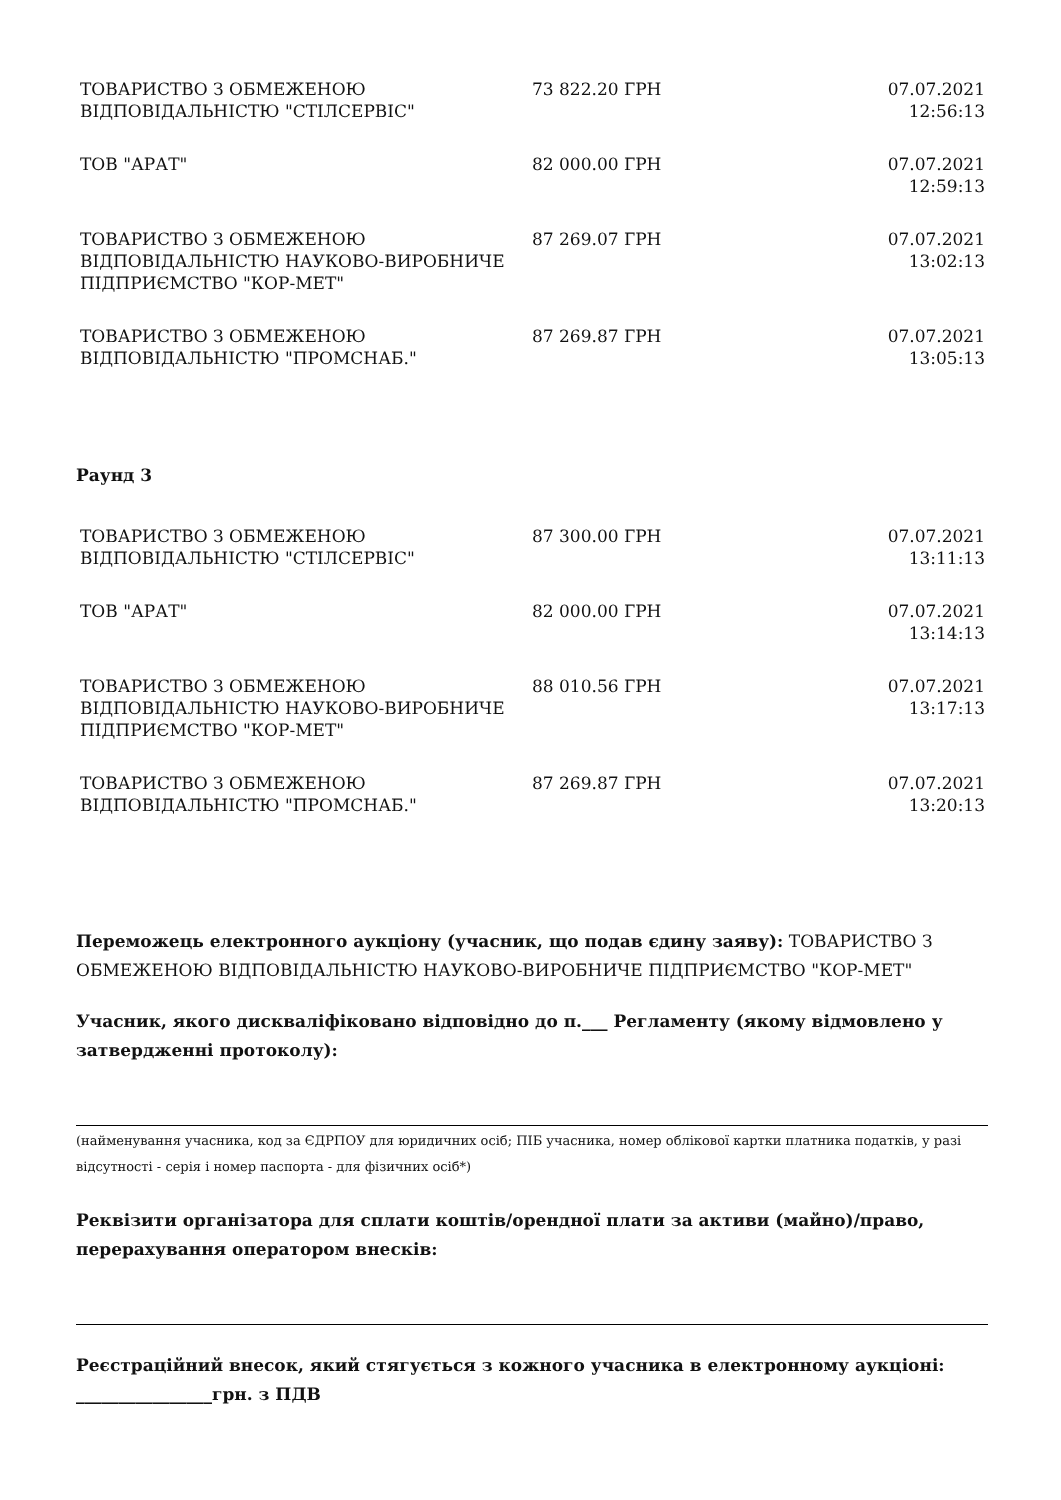| ТОВАРИСТВО З ОБМЕЖЕНОЮ ВІДПОВІДАЛЬНІСТЮ "СТІЛСЕРВІС" | 73 822.20 ГРН | 07.07.2021 12:56:13 |
| ТОВ "АРАТ" | 82 000.00 ГРН | 07.07.2021 12:59:13 |
| ТОВАРИСТВО З ОБМЕЖЕНОЮ ВІДПОВІДАЛЬНІСТЮ НАУКОВО-ВИРОБНИЧЕ ПІДПРИЄМСТВО "КОР-МЕТ" | 87 269.07 ГРН | 07.07.2021 13:02:13 |
| ТОВАРИСТВО З ОБМЕЖЕНОЮ ВІДПОВІДАЛЬНІСТЮ "ПРОМСНАБ." | 87 269.87 ГРН | 07.07.2021 13:05:13 |
Раунд 3
| ТОВАРИСТВО З ОБМЕЖЕНОЮ ВІДПОВІДАЛЬНІСТЮ "СТІЛСЕРВІС" | 87 300.00 ГРН | 07.07.2021 13:11:13 |
| ТОВ "АРАТ" | 82 000.00 ГРН | 07.07.2021 13:14:13 |
| ТОВАРИСТВО З ОБМЕЖЕНОЮ ВІДПОВІДАЛЬНІСТЮ НАУКОВО-ВИРОБНИЧЕ ПІДПРИЄМСТВО "КОР-МЕТ" | 88 010.56 ГРН | 07.07.2021 13:17:13 |
| ТОВАРИСТВО З ОБМЕЖЕНОЮ ВІДПОВІДАЛЬНІСТЮ "ПРОМСНАБ." | 87 269.87 ГРН | 07.07.2021 13:20:13 |
Переможець електронного аукціону (учасник, що подав єдину заяву): ТОВАРИСТВО З ОБМЕЖЕНОЮ ВІДПОВІДАЛЬНІСТЮ НАУКОВО-ВИРОБНИЧЕ ПІДПРИЄМСТВО "КОР-МЕТ"
Учасник, якого дискваліфіковано відповідно до п.___ Регламенту (якому відмовлено у затвердженні протоколу):
(найменування учасника, код за ЄДРПОУ для юридичних осіб; ПІБ учасника, номер облікової картки платника податків, у разі відсутності - серія і номер паспорта - для фізичних осіб*)
Реквізити організатора для сплати коштів/орендної плати за активи (майно)/право, перерахування оператором внесків:
Реєстраційний внесок, який стягується з кожного учасника в електронному аукціоні: ________________грн. з ПДВ